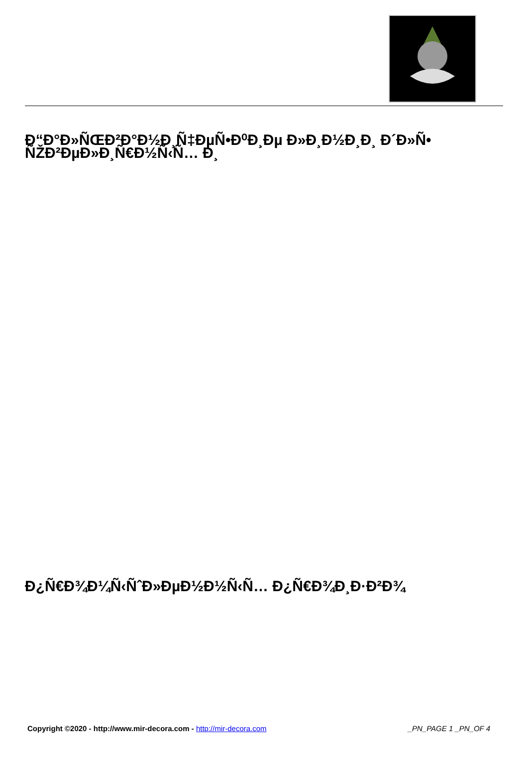Ð“Ð°Ð»ÑŒÐ²Ð°Ð½Ð¸Ñ‡ÐµÑ•Ð⁰Ð¸Ðµ Ð»Ð¸Ð½Ð¸Ð¸ Ð´Ð»Ñ• ÑŽÐ²ÐµÐ»Ð¸Ñ€Ð½Ñ‹Ñ… Ð¸
Ð¿Ñ€Ð¾Ð¼Ñ‹ÑˆÐ»ÐµÐ½Ð½Ñ‹Ñ… Ð¿Ñ€Ð¾Ð¸Ð·Ð²Ð¾
Copyright ©2020 - http://www.mir-decora.com - http://mir-decora.com _PN_PAGE 1 _PN_OF 4